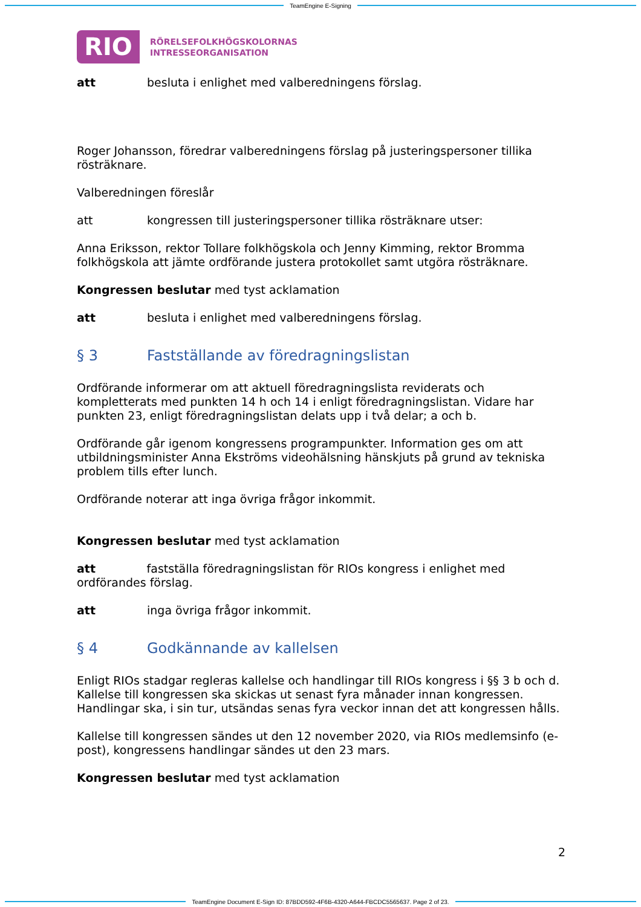TeamEngine E-Signing
RIO
RÖRELSEFOLKHÖGSKOLORNAS
INTRESSEORGANISATION
att besluta i enlighet med valberedningens förslag.
Roger Johansson, föredrar valberedningens förslag på justeringspersoner tillika rösträknare.
Valberedningen föreslår
att kongressen till justeringspersoner tillika rösträknare utser:
Anna Eriksson, rektor Tollare folkhögskola och Jenny Kimming, rektor Bromma folkhögskola att jämte ordförande justera protokollet samt utgöra rösträknare.
Kongressen beslutar med tyst acklamation
att besluta i enlighet med valberedningens förslag.
§ 3 Fastställande av föredragningslistan
Ordförande informerar om att aktuell föredragningslista reviderats och kompletterats med punkten 14 h och 14 i enligt föredragningslistan. Vidare har punkten 23, enligt föredragningslistan delats upp i två delar; a och b.
Ordförande går igenom kongressens programpunkter. Information ges om att utbildningsminister Anna Ekströms videohälsning hänskjuts på grund av tekniska problem tills efter lunch.
Ordförande noterar att inga övriga frågor inkommit.
Kongressen beslutar med tyst acklamation
att fastställa föredragningslistan för RIOs kongress i enlighet med ordförandes förslag.
att inga övriga frågor inkommit.
§ 4 Godkännande av kallelsen
Enligt RIOs stadgar regleras kallelse och handlingar till RIOs kongress i §§ 3 b och d. Kallelse till kongressen ska skickas ut senast fyra månader innan kongressen. Handlingar ska, i sin tur, utsändas senas fyra veckor innan det att kongressen hålls.
Kallelse till kongressen sändes ut den 12 november 2020, via RIOs medlemsinfo (e-post), kongressens handlingar sändes ut den 23 mars.
Kongressen beslutar med tyst acklamation
2
TeamEngine Document E-Sign ID: 87BDD592-4F6B-4320-A644-FBCDC5565637. Page 2 of 23.